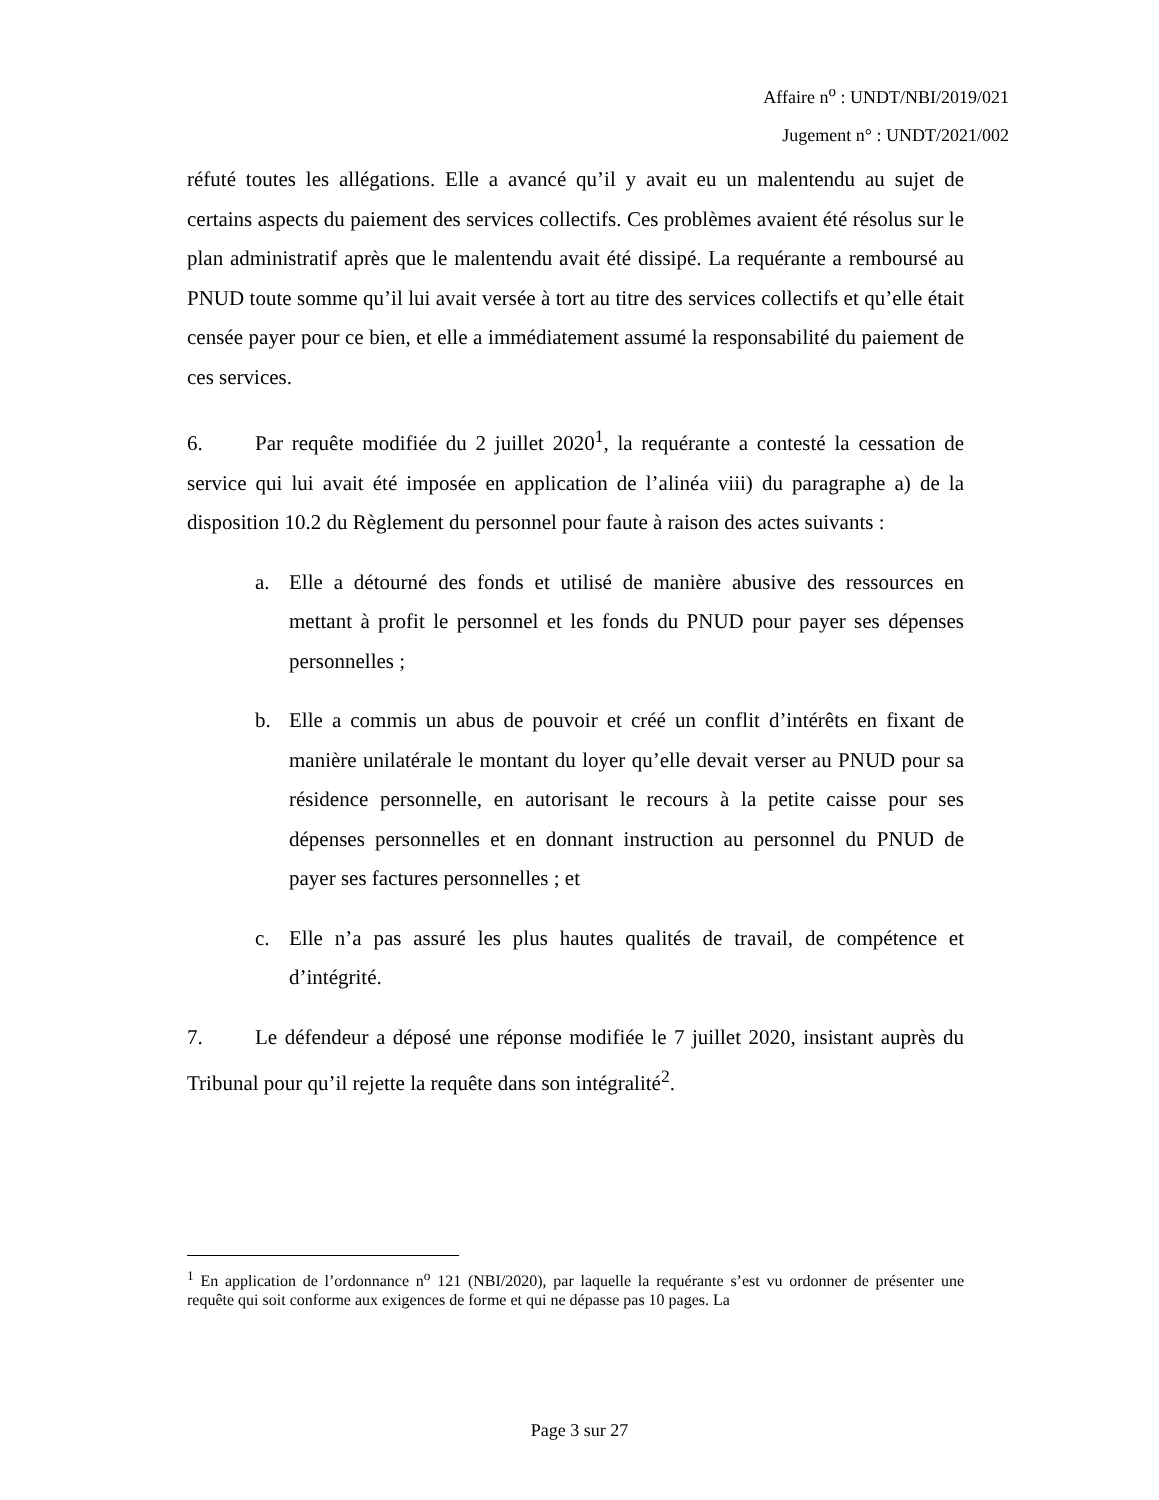Affaire n<sup>o</sup> : UNDT/NBI/2019/021
Jugement n° : UNDT/2021/002
réfuté toutes les allégations. Elle a avancé qu’il y avait eu un malentendu au sujet de certains aspects du paiement des services collectifs. Ces problèmes avaient été résolus sur le plan administratif après que le malentendu avait été dissipé. La requérante a remboursé au PNUD toute somme qu’il lui avait versée à tort au titre des services collectifs et qu’elle était censée payer pour ce bien, et elle a immédiatement assumé la responsabilité du paiement de ces services.
6. Par requête modifiée du 2 juillet 2020<sup>1</sup>, la requérante a contesté la cessation de service qui lui avait été imposée en application de l’alinéa viii) du paragraphe a) de la disposition 10.2 du Règlement du personnel pour faute à raison des actes suivants :
a. Elle a détourné des fonds et utilisé de manière abusive des ressources en mettant à profit le personnel et les fonds du PNUD pour payer ses dépenses personnelles ;
b. Elle a commis un abus de pouvoir et créé un conflit d’intérêts en fixant de manière unilatérale le montant du loyer qu’elle devait verser au PNUD pour sa résidence personnelle, en autorisant le recours à la petite caisse pour ses dépenses personnelles et en donnant instruction au personnel du PNUD de payer ses factures personnelles ; et
c. Elle n’a pas assuré les plus hautes qualités de travail, de compétence et d’intégrité.
7. Le défendeur a déposé une réponse modifiée le 7 juillet 2020, insistant auprès du Tribunal pour qu’il rejette la requête dans son intégralité<sup>2</sup>.
<sup>1</sup> En application de l’ordonnance n<sup>o</sup> 121 (NBI/2020), par laquelle la requérante s’est vu ordonner de présenter une requête qui soit conforme aux exigences de forme et qui ne dépasse pas 10 pages. La
Page 3 sur 27